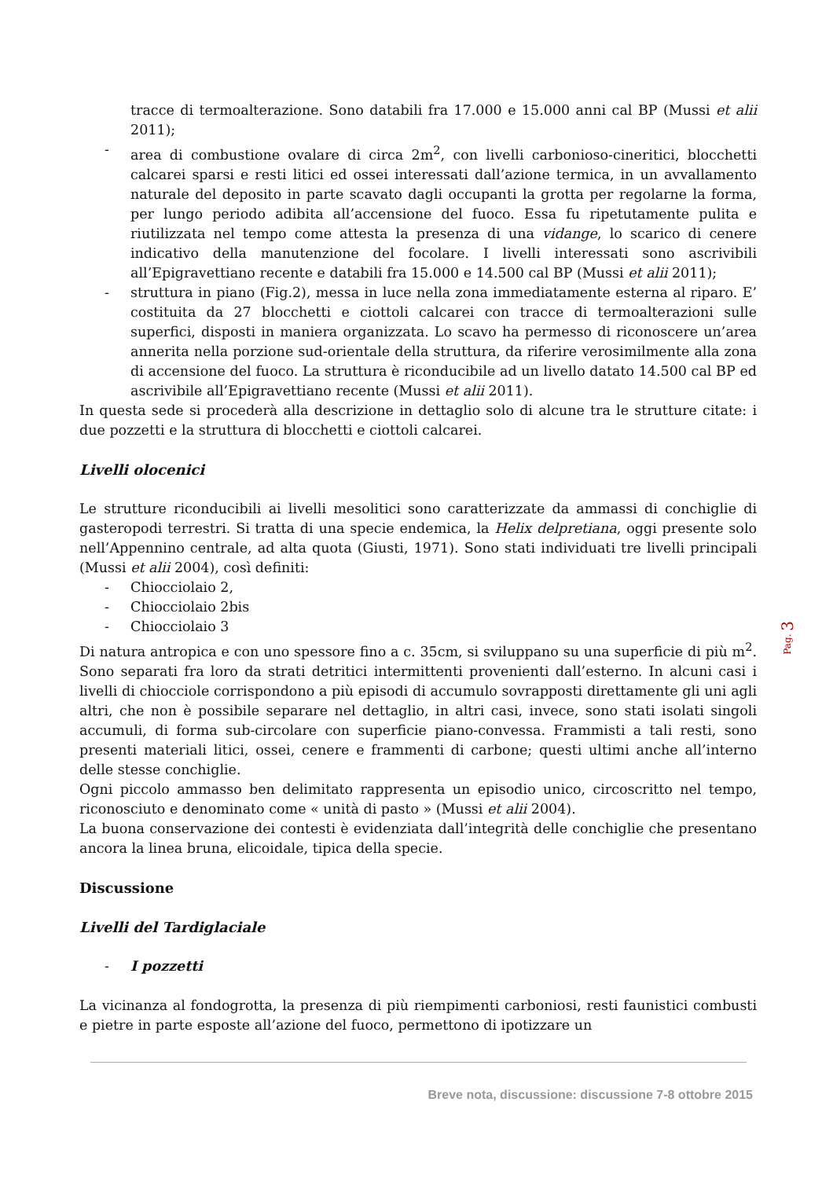tracce di termoalterazione. Sono databili fra 17.000 e 15.000 anni cal BP (Mussi et alii 2011);
- area di combustione ovalare di circa 2m<sup>2</sup>, con livelli carbonioso-cineritici, blocchetti calcarei sparsi e resti litici ed ossei interessati dall’azione termica, in un avvallamento naturale del deposito in parte scavato dagli occupanti la grotta per regolarne la forma, per lungo periodo adibita all’accensione del fuoco. Essa fu ripetutamente pulita e riutilizzata nel tempo come attesta la presenza di una vidange, lo scarico di cenere indicativo della manutenzione del focolare. I livelli interessati sono ascrivibili all’Epigravettiano recente e databili fra 15.000 e 14.500 cal BP (Mussi et alii 2011);
- struttura in piano (Fig.2), messa in luce nella zona immediatamente esterna al riparo. E’ costituita da 27 blocchetti e ciottoli calcarei con tracce di termoalterazioni sulle superfici, disposti in maniera organizzata. Lo scavo ha permesso di riconoscere un’area annerita nella porzione sud-orientale della struttura, da riferire verosimilmente alla zona di accensione del fuoco. La struttura è riconducibile ad un livello datato 14.500 cal BP ed ascrivibile all’Epigravettiano recente (Mussi et alii 2011).
In questa sede si procederà alla descrizione in dettaglio solo di alcune tra le strutture citate: i due pozzetti e la struttura di blocchetti e ciottoli calcarei.
Livelli olocenici
Le strutture riconducibili ai livelli mesolitici sono caratterizzate da ammassi di conchiglie di gasteropodi terrestri. Si tratta di una specie endemica, la Helix delpretiana, oggi presente solo nell’Appennino centrale, ad alta quota (Giusti, 1971). Sono stati individuati tre livelli principali (Mussi et alii 2004), così definiti:
- Chiocciolaio 2,
- Chiocciolaio 2bis
- Chiocciolaio 3
Di natura antropica e con uno spessore fino a c. 35cm, si sviluppano su una superficie di più m<sup>2</sup>. Sono separati fra loro da strati detritici intermittenti provenienti dall’esterno. In alcuni casi i livelli di chiocciole corrispondono a più episodi di accumulo sovrapposti direttamente gli uni agli altri, che non è possibile separare nel dettaglio, in altri casi, invece, sono stati isolati singoli accumuli, di forma sub-circolare con superficie piano-convessa. Frammisti a tali resti, sono presenti materiali litici, ossei, cenere e frammenti di carbone; questi ultimi anche all’interno delle stesse conchiglie.
Ogni piccolo ammasso ben delimitato rappresenta un episodio unico, circoscritto nel tempo, riconosciuto e denominato come « unità di pasto » (Mussi et alii 2004).
La buona conservazione dei contesti è evidenziata dall’integrità delle conchiglie che presentano ancora la linea bruna, elicoidale, tipica della specie.
Discussione
Livelli del Tardiglaciale
- I pozzetti
La vicinanza al fondogrotta, la presenza di più riempimenti carboniosi, resti faunistici combusti e pietre in parte esposte all’azione del fuoco, permettono di ipotizzare un
Pag. 3
Breve nota, discussione: discussione 7-8 ottobre 2015